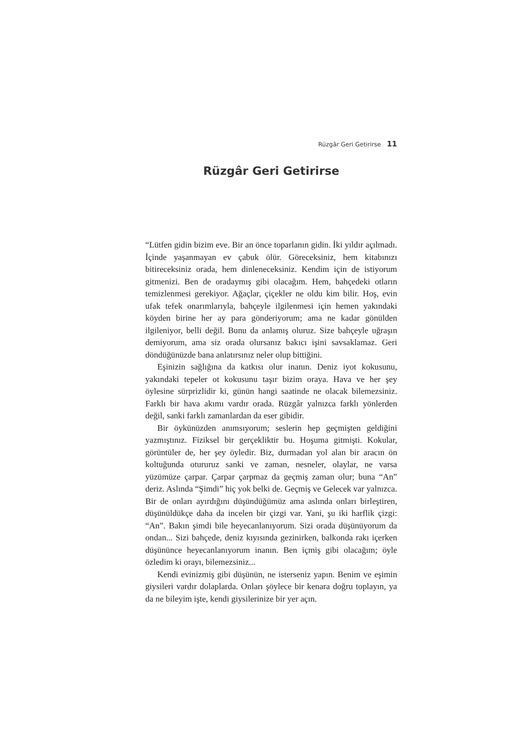Rüzgâr Geri Getirirse 11
Rüzgâr Geri Getirirse
“Lütfen gidin bizim eve. Bir an önce toparlanın gidin. İki yıldır açılmadı. İçinde yaşanmayan ev çabuk ölür. Göreceksiniz, hem kitabınızı bitireceksiniz orada, hem dinleneceksiniz. Kendim için de istiyorum gitmenizi. Ben de oradaymış gibi olacağım. Hem, bahçedeki otların temizlenmesi gerekiyor. Ağaçlar, çiçekler ne oldu kim bilir. Hoş, evin ufak tefek onarımlarıyla, bahçeyle ilgilenmesi için hemen yakındaki köyden birine her ay para gönderiyorum; ama ne kadar gönülden ilgileniyor, belli değil. Bunu da anlamış oluruz. Size bahçeyle uğraşın demiyorum, ama siz orada olursanız bakıcı işini savsaklamaz. Geri döndüğünüzde bana anlatırsınız neler olup bittiğini.
Eşinizin sağlığına da katkısı olur inanın. Deniz iyot kokusunu, yakındaki tepeler ot kokusunu taşır bizim oraya. Hava ve her şey öylesine sürprizlidir ki, günün hangi saatinde ne olacak bilemezsiniz. Farklı bir hava akımı vardır orada. Rüzgâr yalnızca farklı yönlerden değil, sanki farklı zamanlardan da eser gibidir.
Bir öykünüzden anımsıyorum; seslerin hep geçmişten geldiğini yazmıştınız. Fiziksel bir gerçekliktir bu. Hoşuma gitmişti. Kokular, görüntüler de, her şey öyledir. Biz, durmadan yol alan bir aracın ön koltuğunda otururuz sanki ve zaman, nesneler, olaylar, ne varsa yüzümüze çarpar. Çarpar çarpmaz da geçmiş zaman olur; buna “An” deriz. Aslında “Şimdi” hiç yok belki de. Geçmiş ve Gelecek var yalnızca. Bir de onları ayırdığını düşündüğümüz ama aslında onları birleştiren, düşünüldükçe daha da incelen bir çizgi var. Yani, şu iki harflik çizgi: “An”. Bakın şimdi bile heyecanlanıyorum. Sizi orada düşünüyorum da ondan... Sizi bahçede, deniz kıyısında gezinirken, balkonda rakı içerken düşününce heyecanlanıyorum inanın. Ben içmiş gibi olacağım; öyle özledim ki orayı, bilemezsiniz...
Kendi evinizmiş gibi düşünün, ne isterseniz yapın. Benim ve eşimin giysileri vardır dolaplarda. Onları şöylece bir kenara doğru toplayın, ya da ne bileyim işte, kendi giysilerinize bir yer açın.